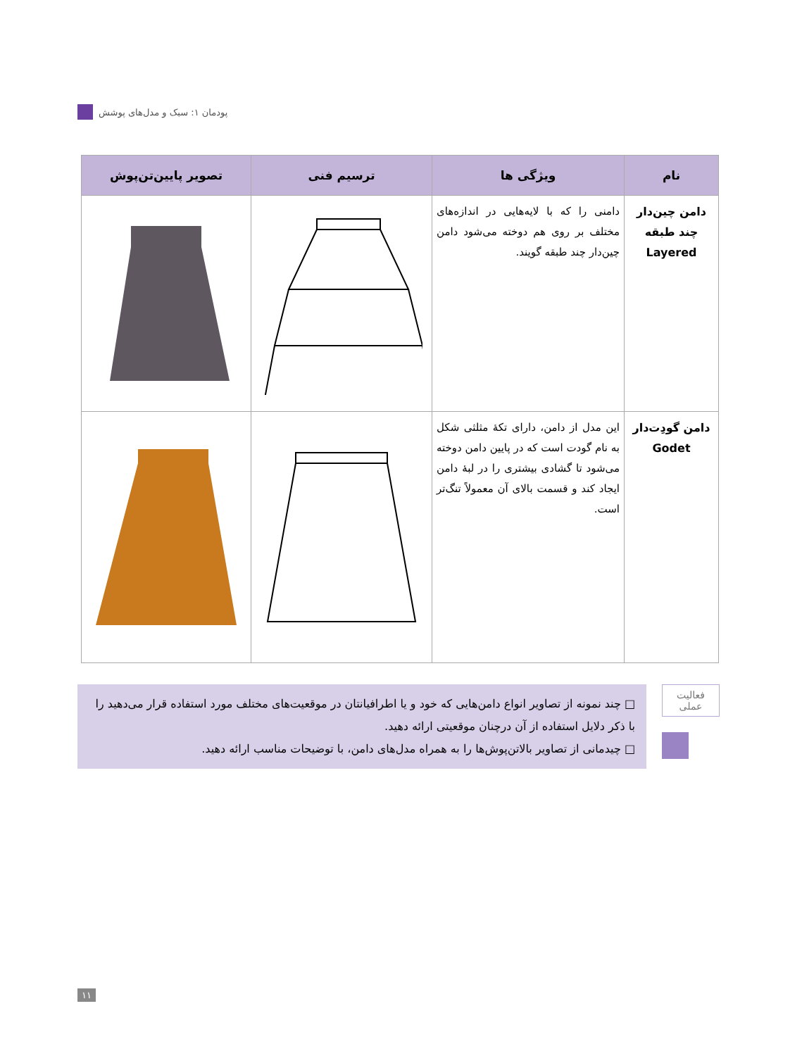پودمان ۱: سبک و مدل‌های پوشش
| نام | ویژگی ها | ترسیم فنی | تصویر پایین‌تن‌پوش |
| --- | --- | --- | --- |
| دامن چین‌دار چند طبقه Layered | دامنی را که با لایه‌هایی در اندازه‌های مختلف بر روی هم دوخته می‌شود دامن چین‌دار چند طبقه گویند. | | |
| دامن گودِت‌دار Godet | این مدل از دامن، دارای تکهٔ مثلثی شکل به نام گودت است که در پایین دامن دوخته می‌شود تا گشادی بیشتری را در لبهٔ دامن ایجاد کند و قسمت بالای آن معمولاً تنگ‌تر است. | | |
□ چند نمونه از تصاویر انواع دامن‌هایی که خود و یا اطرافیانتان در موقعیت‌های مختلف مورد استفاده قرار می‌دهید را با ذکر دلایل استفاده از آن درچنان موقعیتی ارائه دهید.
□ چیدمانی از تصاویر بالاتن‌پوش‌ها را به همراه مدل‌های دامن، با توضیحات مناسب ارائه دهید.
فعالیت
عملی
۱۱